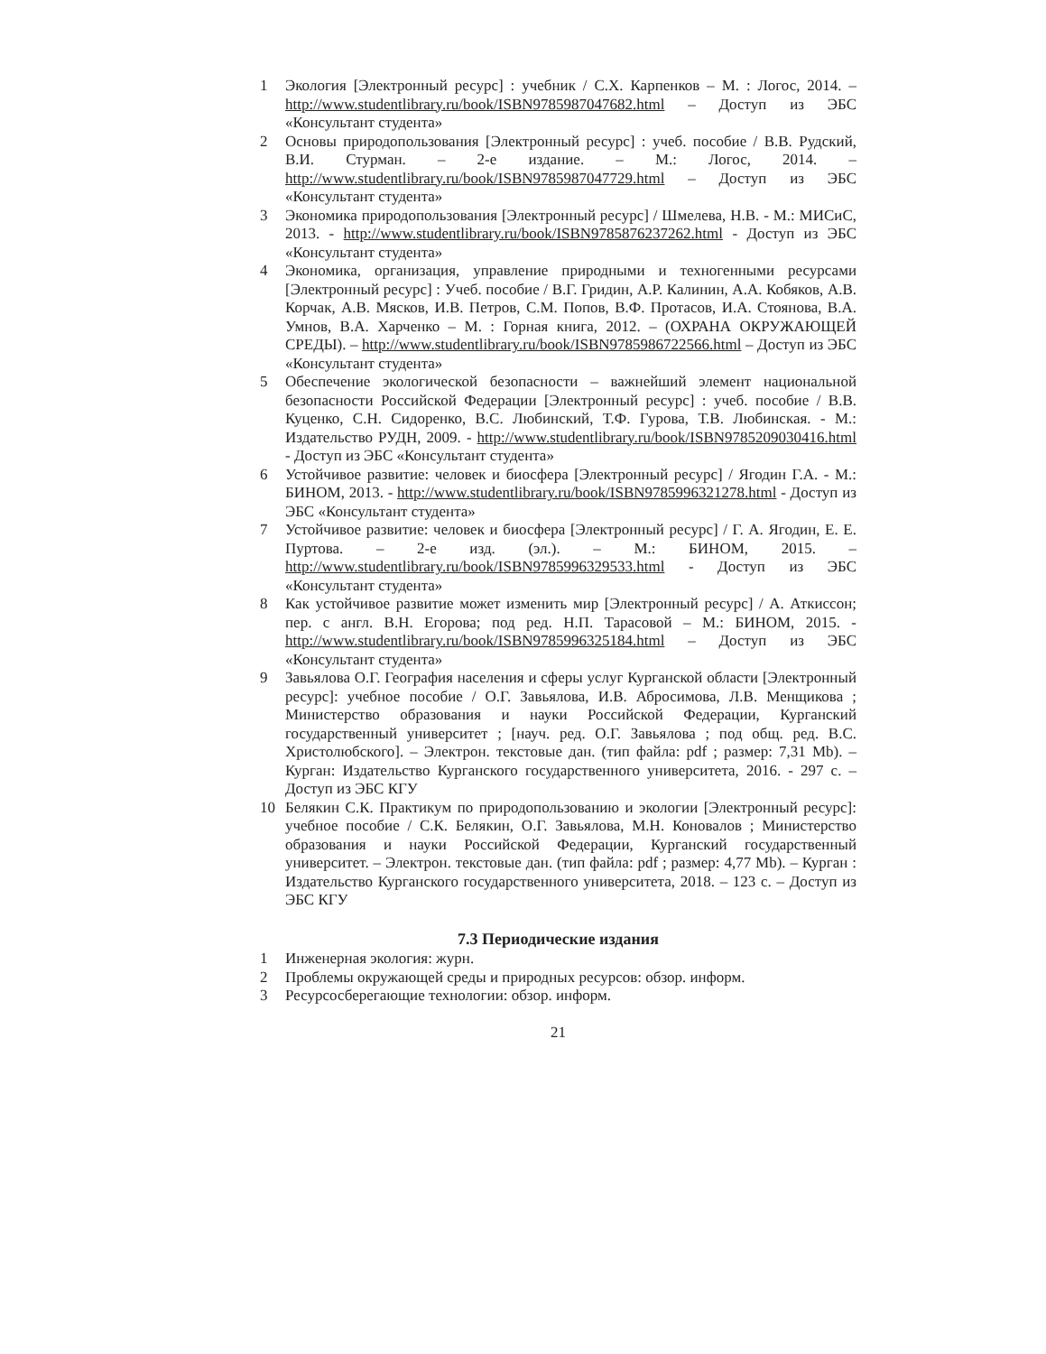1 Экология [Электронный ресурс] : учебник / С.Х. Карпенков – М. : Логос, 2014. – http://www.studentlibrary.ru/book/ISBN9785987047682.html – Доступ из ЭБС «Консультант студента»
2 Основы природопользования [Электронный ресурс] : учеб. пособие / В.В. Рудский, В.И. Стурман. – 2-е издание. – М.: Логос, 2014. – http://www.studentlibrary.ru/book/ISBN9785987047729.html – Доступ из ЭБС «Консультант студента»
3 Экономика природопользования [Электронный ресурс] / Шмелева, Н.В. - М.: МИСиС, 2013. - http://www.studentlibrary.ru/book/ISBN9785876237262.html - Доступ из ЭБС «Консультант студента»
4 Экономика, организация, управление природными и техногенными ресурсами [Электронный ресурс] : Учеб. пособие / В.Г. Гридин, А.Р. Калинин, А.А. Кобяков, А.В. Корчак, А.В. Мясков, И.В. Петров, С.М. Попов, В.Ф. Протасов, И.А. Стоянова, В.А. Умнов, В.А. Харченко – М. : Горная книга, 2012. – (ОХРАНА ОКРУЖАЮЩЕЙ СРЕДЫ). – http://www.studentlibrary.ru/book/ISBN9785986722566.html – Доступ из ЭБС «Консультант студента»
5 Обеспечение экологической безопасности – важнейший элемент национальной безопасности Российской Федерации [Электронный ресурс] : учеб. пособие / В.В. Куценко, С.Н. Сидоренко, В.С. Любинский, Т.Ф. Гурова, Т.В. Любинская. - М.: Издательство РУДН, 2009. - http://www.studentlibrary.ru/book/ISBN9785209030416.html - Доступ из ЭБС «Консультант студента»
6 Устойчивое развитие: человек и биосфера [Электронный ресурс] / Ягодин Г.А. - М.: БИНОМ, 2013. - http://www.studentlibrary.ru/book/ISBN9785996321278.html - Доступ из ЭБС «Консультант студента»
7 Устойчивое развитие: человек и биосфера [Электронный ресурс] / Г. А. Ягодин, Е. Е. Пуртова. – 2-е изд. (эл.). – М.: БИНОМ, 2015. – http://www.studentlibrary.ru/book/ISBN9785996329533.html - Доступ из ЭБС «Консультант студента»
8 Как устойчивое развитие может изменить мир [Электронный ресурс] / А. Аткиссон; пер. с англ. В.Н. Егорова; под ред. Н.П. Тарасовой – М.: БИНОМ, 2015. - http://www.studentlibrary.ru/book/ISBN9785996325184.html – Доступ из ЭБС «Консультант студента»
9 Завьялова О.Г. География населения и сферы услуг Курганской области [Электронный ресурс]: учебное пособие / О.Г. Завьялова, И.В. Абросимова, Л.В. Менщикова ; Министерство образования и науки Российской Федерации, Курганский государственный университет ; [науч. ред. О.Г. Завьялова ; под общ. ред. В.С. Христолюбского]. – Электрон. текстовые дан. (тип файла: pdf ; размер: 7,31 Mb). – Курган: Издательство Курганского государственного университета, 2016. - 297 с. – Доступ из ЭБС КГУ
10 Белякин С.К. Практикум по природопользованию и экологии [Электронный ресурс]: учебное пособие / С.К. Белякин, О.Г. Завьялова, М.Н. Коновалов ; Министерство образования и науки Российской Федерации, Курганский государственный университет. – Электрон. текстовые дан. (тип файла: pdf ; размер: 4,77 Mb). – Курган : Издательство Курганского государственного университета, 2018. – 123 с. – Доступ из ЭБС КГУ
7.3 Периодические издания
1 Инженерная экология: журн.
2 Проблемы окружающей среды и природных ресурсов: обзор. информ.
3 Ресурсосберегающие технологии: обзор. информ.
21